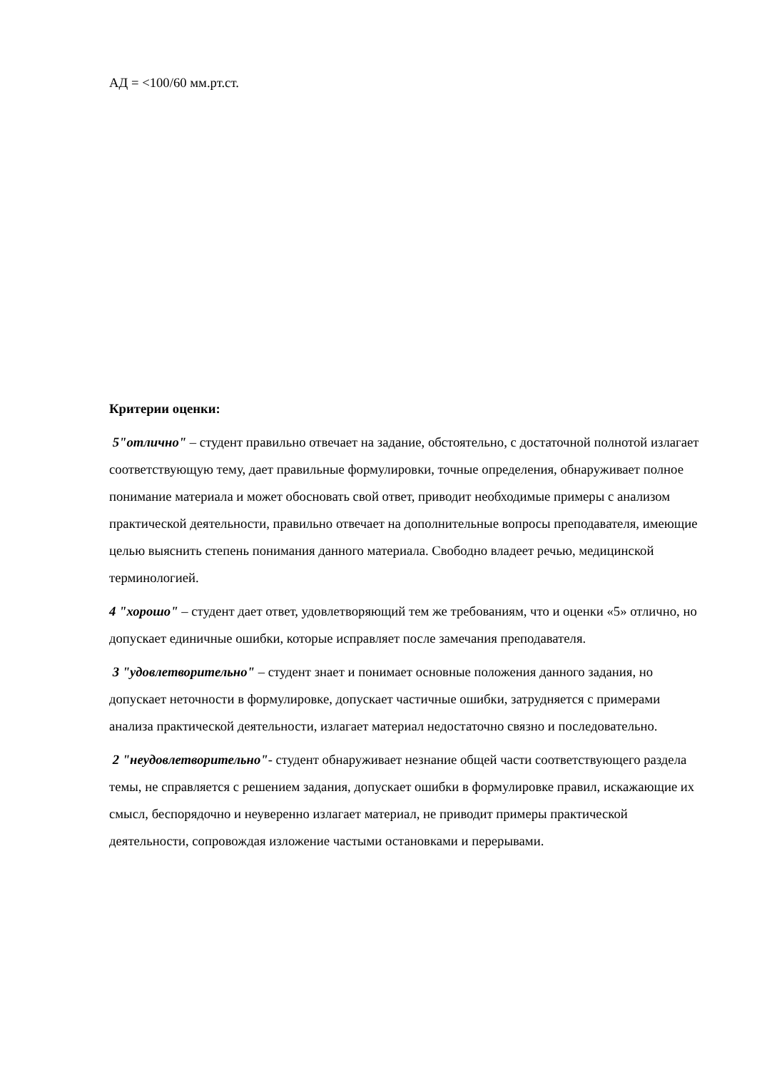АД = <100/60 мм.рт.ст.
Критерии оценки:
5"отлично" – студент правильно отвечает на задание, обстоятельно, с достаточной полнотой излагает соответствующую тему, дает правильные формулировки, точные определения, обнаруживает полное понимание материала и может обосновать свой ответ, приводит необходимые примеры с анализом практической деятельности, правильно отвечает на дополнительные вопросы преподавателя, имеющие целью выяснить степень понимания данного материала. Свободно владеет речью, медицинской терминологией.
4 "хорошо" – студент дает ответ, удовлетворяющий тем же требованиям, что и оценки «5» отлично, но допускает единичные ошибки, которые исправляет после замечания преподавателя.
3 "удовлетворительно" – студент знает и понимает основные положения данного задания, но допускает неточности в формулировке, допускает частичные ошибки, затрудняется с примерами анализа практической деятельности, излагает материал недостаточно связно и последовательно.
2 "неудовлетворительно"- студент обнаруживает незнание общей части соответствующего раздела темы, не справляется с решением задания, допускает ошибки в формулировке правил, искажающие их смысл, беспорядочно и неуверенно излагает материал, не приводит примеры практической деятельности, сопровождая изложение частыми остановками и перерывами.